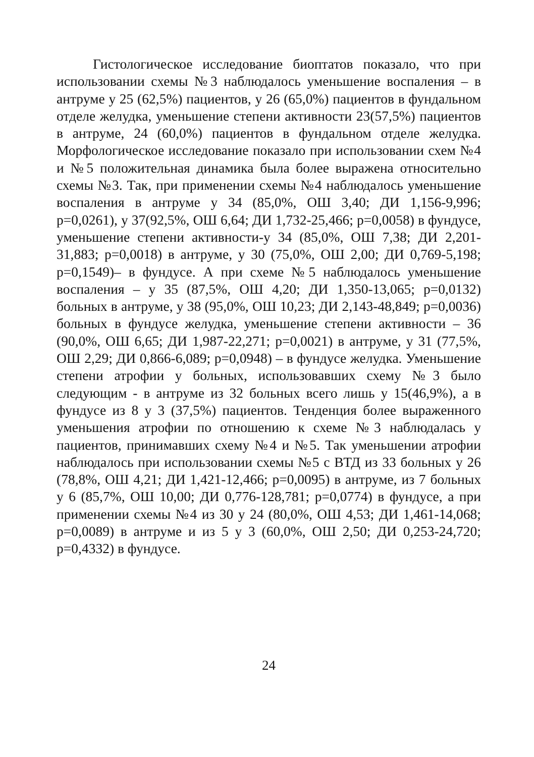Гистологическое исследование биоптатов показало, что при использовании схемы №3 наблюдалось уменьшение воспаления – в антруме у 25 (62,5%) пациентов, у 26 (65,0%) пациентов в фундальном отделе желудка, уменьшение степени активности 23(57,5%) пациентов в антруме, 24 (60,0%) пациентов в фундальном отделе желудка. Морфологическое исследование показало при использовании схем №4 и №5 положительная динамика была более выражена относительно схемы №3. Так, при применении схемы №4 наблюдалось уменьшение воспаления в антруме у 34 (85,0%, ОШ 3,40; ДИ 1,156-9,996; p=0,0261), у 37(92,5%, ОШ 6,64; ДИ 1,732-25,466; p=0,0058) в фундусе, уменьшение степени активности-у 34 (85,0%, ОШ 7,38; ДИ 2,201-31,883; p=0,0018) в антруме, у 30 (75,0%, ОШ 2,00; ДИ 0,769-5,198; p=0,1549)– в фундусе. А при схеме №5 наблюдалось уменьшение воспаления – у 35 (87,5%, ОШ 4,20; ДИ 1,350-13,065; p=0,0132) больных в антруме, у 38 (95,0%, ОШ 10,23; ДИ 2,143-48,849; p=0,0036) больных в фундусе желудка, уменьшение степени активности – 36 (90,0%, ОШ 6,65; ДИ 1,987-22,271; p=0,0021) в антруме, у 31 (77,5%, ОШ 2,29; ДИ 0,866-6,089; p=0,0948) – в фундусе желудка. Уменьшение степени атрофии у больных, использовавших схему №3 было следующим - в антруме из 32 больных всего лишь у 15(46,9%), а в фундусе из 8 у 3 (37,5%) пациентов. Тенденция более выраженного уменьшения атрофии по отношению к схеме №3 наблюдалась у пациентов, принимавших схему №4 и №5. Так уменьшении атрофии наблюдалось при использовании схемы №5 с ВТД из 33 больных у 26 (78,8%, ОШ 4,21; ДИ 1,421-12,466; p=0,0095) в антруме, из 7 больных у 6 (85,7%, ОШ 10,00; ДИ 0,776-128,781; p=0,0774) в фундусе, а при применении схемы №4 из 30 у 24 (80,0%, ОШ 4,53; ДИ 1,461-14,068; p=0,0089) в антруме и из 5 у 3 (60,0%, ОШ 2,50; ДИ 0,253-24,720; p=0,4332) в фундусе.
24